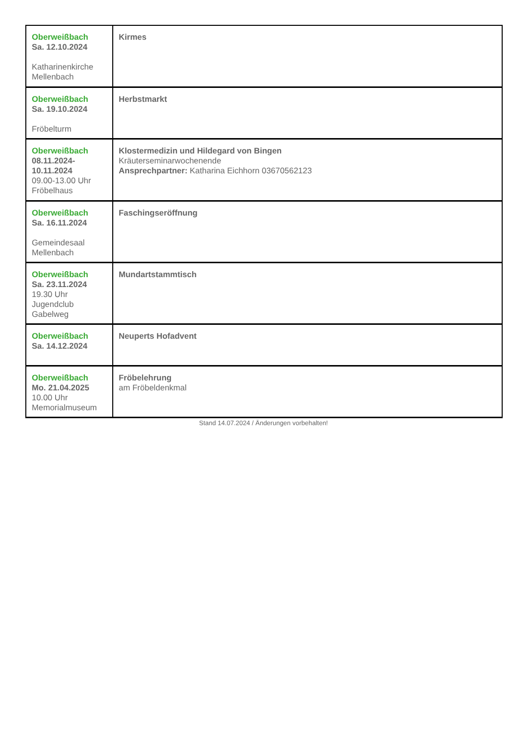| Oberweißbach Sa. 12.10.2024 Katharinenkirche Mellenbach | Kirmes |
| Oberweißbach Sa. 19.10.2024 Fröbelturm | Herbstmarkt |
| Oberweißbach 08.11.2024- 10.11.2024 09.00-13.00 Uhr Fröbelhaus | Klostermedizin und Hildegard von Bingen Kräuterseminarwochenende Ansprechpartner: Katharina Eichhorn 03670562123 |
| Oberweißbach Sa. 16.11.2024 Gemeindesaal Mellenbach | Faschingseröffnung |
| Oberweißbach Sa. 23.11.2024 19.30 Uhr Jugendclub Gabelweg | Mundartstammtisch |
| Oberweißbach Sa. 14.12.2024 | Neuperts Hofadvent |
| Oberweißbach Mo. 21.04.2025 10.00 Uhr Memorialmuseum | Fröbelehrung am Fröbeldenkmal |
Stand 14.07.2024 / Änderungen vorbehalten!